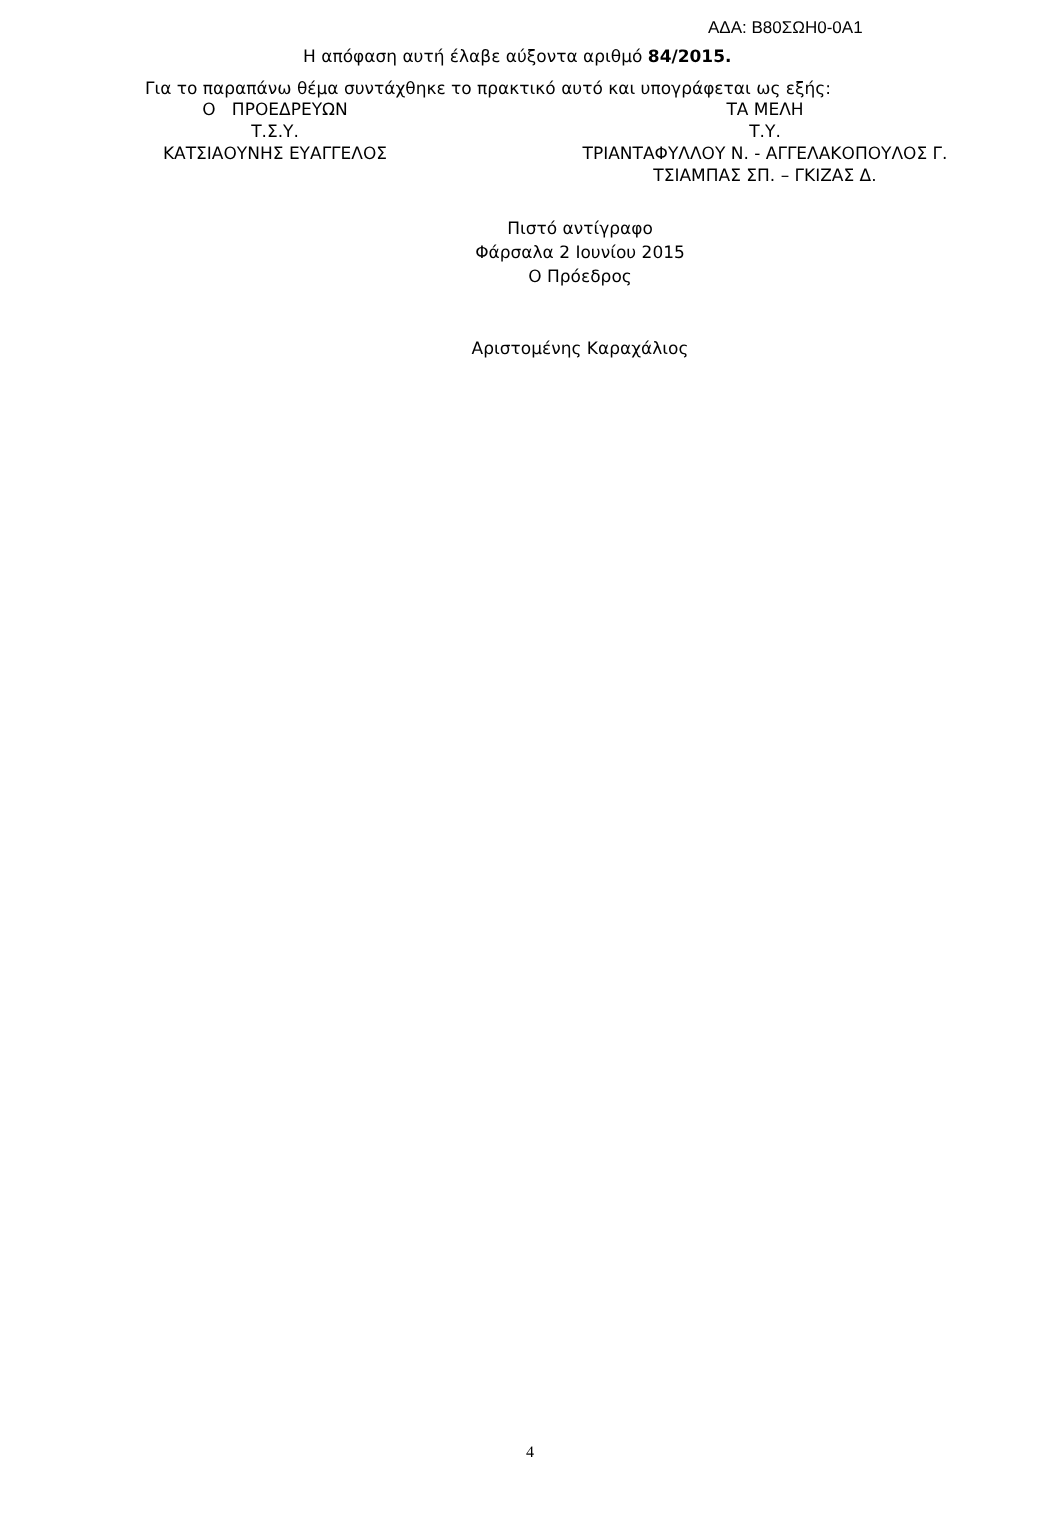ΑΔΑ: Β80ΣΩΗ0-0Α1
Η απόφαση αυτή έλαβε αύξοντα αριθμό 84/2015.
Για το παραπάνω θέμα συντάχθηκε το πρακτικό αυτό και υπογράφεται ως εξής:
Ο ΠΡΟΕΔΡΕΥΩΝ ΤΑ ΜΕΛΗ
Τ.Σ.Υ. Τ.Υ.
ΚΑΤΣΙΑΟΥΝΗΣ ΕΥΑΓΓΕΛΟΣ ΤΡΙΑΝΤΑΦΥΛΛΟΥ Ν. - ΑΓΓΕΛΑΚΟΠΟΥΛΟΣ Γ.
ΤΣΙΑΜΠΑΣ ΣΠ. – ΓΚΙΖΑΣ Δ.
Πιστό αντίγραφο
Φάρσαλα 2 Ιουνίου 2015
Ο Πρόεδρος
Αριστομένης Καραχάλιος
4